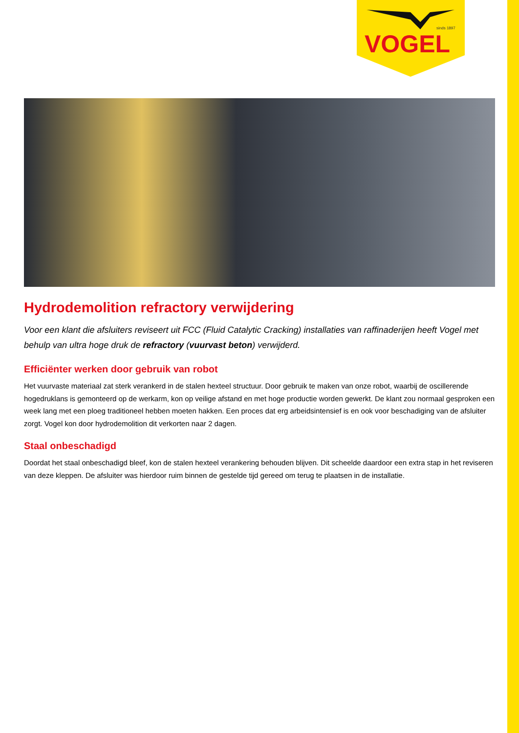sinds 1897
VOGEL
Hydrodemolition refractory verwijdering
Voor een klant die afsluiters reviseert uit FCC (Fluid Catalytic Cracking) installaties van raffinaderijen heeft Vogel met behulp van ultra hoge druk de refractory (vuurvast beton) verwijderd.
Efficiënter werken door gebruik van robot
Het vuurvaste materiaal zat sterk verankerd in de stalen hexteel structuur. Door gebruik te maken van onze robot, waarbij de oscillerende hogedruklans is gemonteerd op de werkarm, kon op veilige afstand en met hoge productie worden gewerkt. De klant zou normaal gesproken een week lang met een ploeg traditioneel hebben moeten hakken. Een proces dat erg arbeidsintensief is en ook voor beschadiging van de afsluiter zorgt. Vogel kon door hydrodemolition dit verkorten naar 2 dagen.
Staal onbeschadigd
Doordat het staal onbeschadigd bleef, kon de stalen hexteel verankering behouden blijven. Dit scheelde daardoor een extra stap in het reviseren van deze kleppen. De afsluiter was hierdoor ruim binnen de gestelde tijd gereed om terug te plaatsen in de installatie.